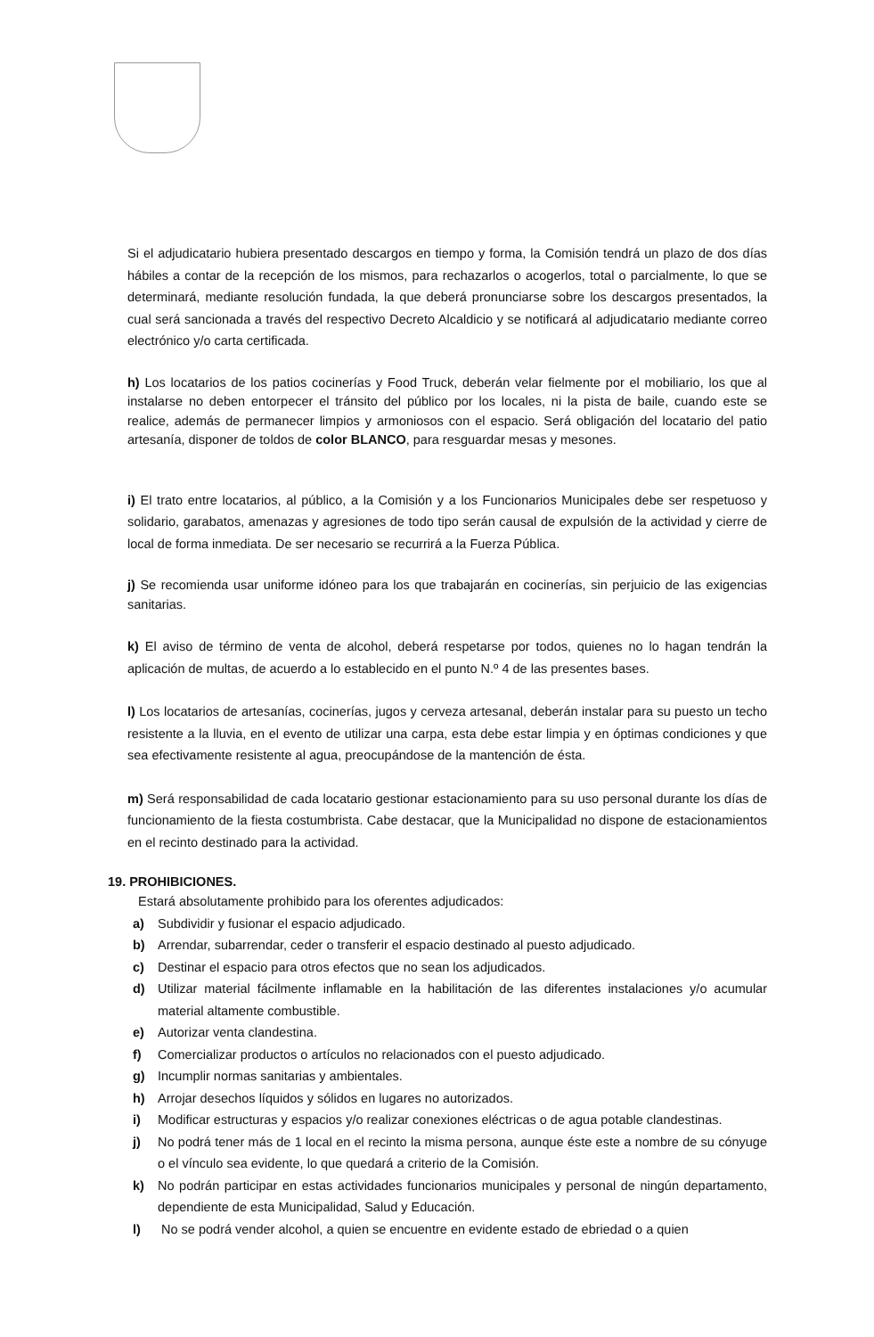Si el adjudicatario hubiera presentado descargos en tiempo y forma, la Comisión tendrá un plazo de dos días hábiles a contar de la recepción de los mismos, para rechazarlos o acogerlos, total o parcialmente, lo que se determinará, mediante resolución fundada, la que deberá pronunciarse sobre los descargos presentados, la cual será sancionada a través del respectivo Decreto Alcaldicio y se notificará al adjudicatario mediante correo electrónico y/o carta certificada.
h) Los locatarios de los patios cocinerías y Food Truck, deberán velar fielmente por el mobiliario, los que al instalarse no deben entorpecer el tránsito del público por los locales, ni la pista de baile, cuando este se realice, además de permanecer limpios y armoniosos con el espacio. Será obligación del locatario del patio artesanía, disponer de toldos de color BLANCO, para resguardar mesas y mesones.
i) El trato entre locatarios, al público, a la Comisión y a los Funcionarios Municipales debe ser respetuoso y solidario, garabatos, amenazas y agresiones de todo tipo serán causal de expulsión de la actividad y cierre de local de forma inmediata. De ser necesario se recurrirá a la Fuerza Pública.
j) Se recomienda usar uniforme idóneo para los que trabajarán en cocinerías, sin perjuicio de las exigencias sanitarias.
k) El aviso de término de venta de alcohol, deberá respetarse por todos, quienes no lo hagan tendrán la aplicación de multas, de acuerdo a lo establecido en el punto N.º 4 de las presentes bases.
l) Los locatarios de artesanías, cocinerías, jugos y cerveza artesanal, deberán instalar para su puesto un techo resistente a la lluvia, en el evento de utilizar una carpa, esta debe estar limpia y en óptimas condiciones y que sea efectivamente resistente al agua, preocupándose de la mantención de ésta.
m) Será responsabilidad de cada locatario gestionar estacionamiento para su uso personal durante los días de funcionamiento de la fiesta costumbrista. Cabe destacar, que la Municipalidad no dispone de estacionamientos en el recinto destinado para la actividad.
19. PROHIBICIONES.
Estará absolutamente prohibido para los oferentes adjudicados:
a) Subdividir y fusionar el espacio adjudicado.
b) Arrendar, subarrendar, ceder o transferir el espacio destinado al puesto adjudicado.
c) Destinar el espacio para otros efectos que no sean los adjudicados.
d) Utilizar material fácilmente inflamable en la habilitación de las diferentes instalaciones y/o acumular material altamente combustible.
e) Autorizar venta clandestina.
f) Comercializar productos o artículos no relacionados con el puesto adjudicado.
g) Incumplir normas sanitarias y ambientales.
h) Arrojar desechos líquidos y sólidos en lugares no autorizados.
i) Modificar estructuras y espacios y/o realizar conexiones eléctricas o de agua potable clandestinas.
j) No podrá tener más de 1 local en el recinto la misma persona, aunque éste este a nombre de su cónyuge o el vínculo sea evidente, lo que quedará a criterio de la Comisión.
k) No podrán participar en estas actividades funcionarios municipales y personal de ningún departamento, dependiente de esta Municipalidad, Salud y Educación.
l) No se podrá vender alcohol, a quien se encuentre en evidente estado de ebriedad o a quien